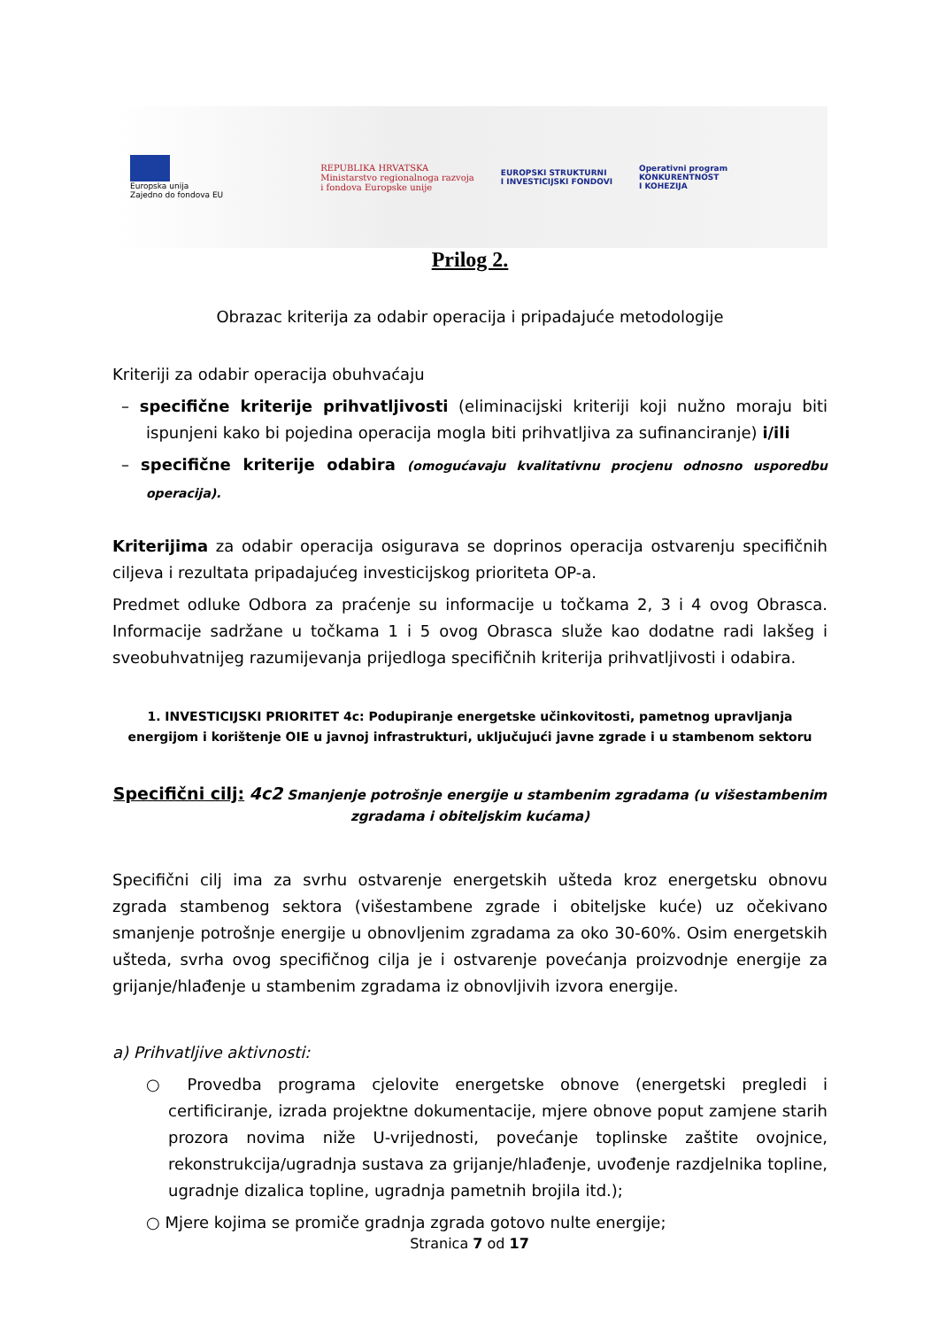Europska unija
Zajedno do fondova EU
REPUBLIKA HRVATSKA
Ministarstvo regionalnoga razvoja
i fondova Europske unije
EUROPSKI STRUKTURNI
I INVESTICIJSKI FONDOVI
Operativni program
KONKURENTNOST
I KOHEZIJA
Prilog 2.
Obrazac kriterija za odabir operacija i pripadajuće metodologije
Kriteriji za odabir operacija obuhvaćaju
– specifične kriterije prihvatljivosti (eliminacijski kriteriji koji nužno moraju biti ispunjeni kako bi pojedina operacija mogla biti prihvatljiva za sufinanciranje) i/ili
– specifične kriterije odabira (omogućavaju kvalitativnu procjenu odnosno usporedbu operacija).
Kriterijima za odabir operacija osigurava se doprinos operacija ostvarenju specifičnih ciljeva i rezultata pripadajućeg investicijskog prioriteta OP-a.
Predmet odluke Odbora za praćenje su informacije u točkama 2, 3 i 4 ovog Obrasca. Informacije sadržane u točkama 1 i 5 ovog Obrasca služe kao dodatne radi lakšeg i sveobuhvatnijeg razumijevanja prijedloga specifičnih kriterija prihvatljivosti i odabira.
1. INVESTICIJSKI PRIORITET 4c: Podupiranje energetske učinkovitosti, pametnog upravljanja energijom i korištenje OIE u javnoj infrastrukturi, uključujući javne zgrade i u stambenom sektoru
Specifični cilj: 4c2 Smanjenje potrošnje energije u stambenim zgradama (u višestambenim zgradama i obiteljskim kućama)
Specifični cilj ima za svrhu ostvarenje energetskih ušteda kroz energetsku obnovu zgrada stambenog sektora (višestambene zgrade i obiteljske kuće) uz očekivano smanjenje potrošnje energije u obnovljenim zgradama za oko 30-60%. Osim energetskih ušteda, svrha ovog specifičnog cilja je i ostvarenje povećanja proizvodnje energije za grijanje/hlađenje u stambenim zgradama iz obnovljivih izvora energije.
a) Prihvatljive aktivnosti:
○ Provedba programa cjelovite energetske obnove (energetski pregledi i certificiranje, izrada projektne dokumentacije, mjere obnove poput zamjene starih prozora novima niže U-vrijednosti, povećanje toplinske zaštite ovojnice, rekonstrukcija/ugradnja sustava za grijanje/hlađenje, uvođenje razdjelnika topline, ugradnje dizalica topline, ugradnja pametnih brojila itd.);
○ Mjere kojima se promiče gradnja zgrada gotovo nulte energije;
Stranica 7 od 17